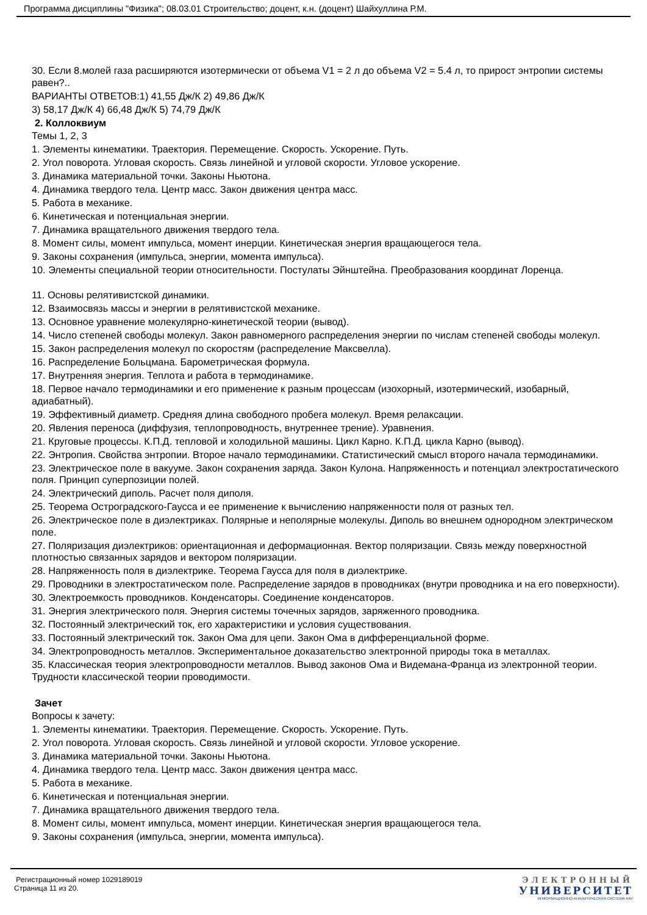Программа дисциплины "Физика"; 08.03.01 Строительство; доцент, к.н. (доцент) Шайхуллина Р.М.
30. Если 8.молей газа расширяются изотермически от объема V1 = 2 л до объема V2 = 5.4 л, то прирост энтропии системы равен?..
ВАРИАНТЫ ОТВЕТОВ:1) 41,55 Дж/К 2) 49,86 Дж/К
3) 58,17 Дж/К 4) 66,48 Дж/К 5) 74,79 Дж/К
2. Коллоквиум
Темы 1, 2, 3
1. Элементы кинематики. Траектория. Перемещение. Скорость. Ускорение. Путь.
2. Угол поворота. Угловая скорость. Связь линейной и угловой скорости. Угловое ускорение.
3. Динамика материальной точки. Законы Ньютона.
4. Динамика твердого тела. Центр масс. Закон движения центра масс.
5. Работа в механике.
6. Кинетическая и потенциальная энергии.
7. Динамика вращательного движения твердого тела.
8. Момент силы, момент импульса, момент инерции. Кинетическая энергия вращающегося тела.
9. Законы сохранения (импульса, энергии, момента импульса).
10. Элементы специальной теории относительности. Постулаты Эйнштейна. Преобразования координат Лоренца.
11. Основы релятивистской динамики.
12. Взаимосвязь массы и энергии в релятивистской механике.
13. Основное уравнение молекулярно-кинетической теории (вывод).
14. Число степеней свободы молекул. Закон равномерного распределения энергии по числам степеней свободы молекул.
15. Закон распределения молекул по скоростям (распределение Максвелла).
16. Распределение Больцмана. Барометрическая формула.
17. Внутренняя энергия. Теплота и работа в термодинамике.
18. Первое начало термодинамики и его применение к разным процессам (изохорный, изотермический, изобарный, адиабатный).
19. Эффективный диаметр. Средняя длина свободного пробега молекул. Время релаксации.
20. Явления переноса (диффузия, теплопроводность, внутреннее трение). Уравнения.
21. Круговые процессы. К.П.Д. тепловой и холодильной машины. Цикл Карно. К.П.Д. цикла Карно (вывод).
22. Энтропия. Свойства энтропии. Второе начало термодинамики. Статистический смысл второго начала термодинамики.
23. Электрическое поле в вакууме. Закон сохранения заряда. Закон Кулона. Напряженность и потенциал электростатического поля. Принцип суперпозиции полей.
24. Электрический диполь. Расчет поля диполя.
25. Теорема Остроградского-Гаусса и ее применение к вычислению напряженности поля от разных тел.
26. Электрическое поле в диэлектриках. Полярные и неполярные молекулы. Диполь во внешнем однородном электрическом поле.
27. Поляризация диэлектриков: ориентационная и деформационная. Вектор поляризации. Связь между поверхностной плотностью связанных зарядов и вектором поляризации.
28. Напряженность поля в диэлектрике. Теорема Гаусса для поля в диэлектрике.
29. Проводники в электростатическом поле. Распределение зарядов в проводниках (внутри проводника и на его поверхности).
30. Электроемкость проводников. Конденсаторы. Соединение конденсаторов.
31. Энергия электрического поля. Энергия системы точечных зарядов, заряженного проводника.
32. Постоянный электрический ток, его характеристики и условия существования.
33. Постоянный электрический ток. Закон Ома для цепи. Закон Ома в дифференциальной форме.
34. Электропроводность металлов. Экспериментальное доказательство электронной природы тока в металлах.
35. Классическая теория электропроводности металлов. Вывод законов Ома и Видемана-Франца из электронной теории. Трудности классической теории проводимости.
Зачет
Вопросы к зачету:
1. Элементы кинематики. Траектория. Перемещение. Скорость. Ускорение. Путь.
2. Угол поворота. Угловая скорость. Связь линейной и угловой скорости. Угловое ускорение.
3. Динамика материальной точки. Законы Ньютона.
4. Динамика твердого тела. Центр масс. Закон движения центра масс.
5. Работа в механике.
6. Кинетическая и потенциальная энергии.
7. Динамика вращательного движения твердого тела.
8. Момент силы, момент импульса, момент инерции. Кинетическая энергия вращающегося тела.
9. Законы сохранения (импульса, энергии, момента импульса).
Регистрационный номер 1029189019
Страница 11 из 20.
ЭЛЕКТРОННЫЙ
УНИВЕРСИТЕТ
ИНФОРМАЦИОННО-АНАЛИТИЧЕСКАЯ СИСТЕМА КФУ